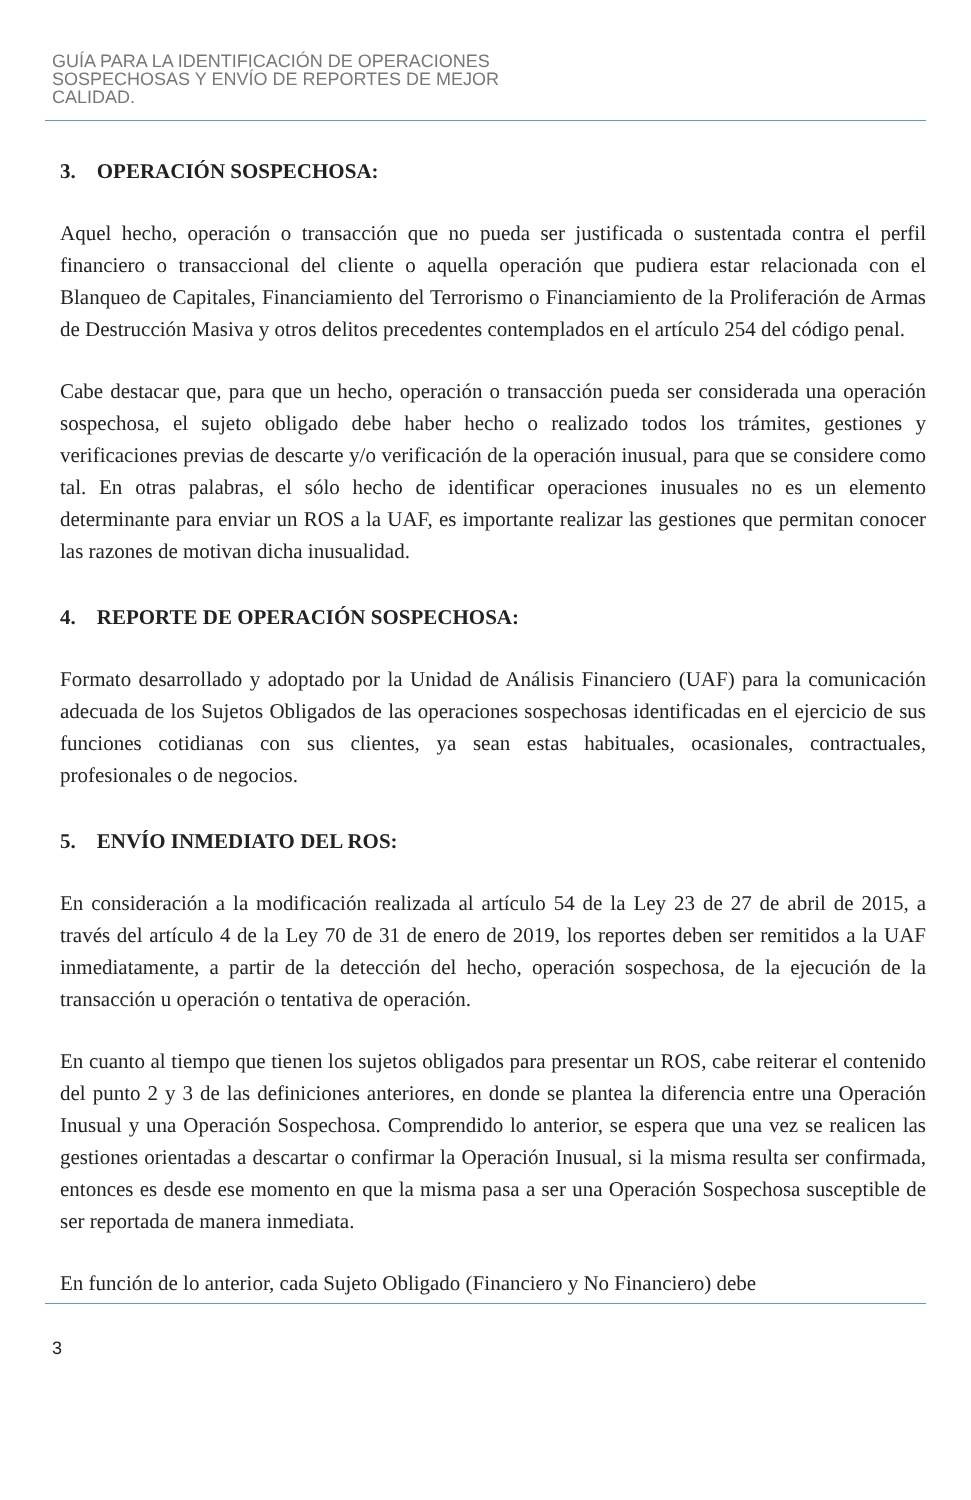GUÍA PARA LA IDENTIFICACIÓN DE OPERACIONES SOSPECHOSAS Y ENVÍO DE REPORTES DE MEJOR CALIDAD.
3. OPERACIÓN SOSPECHOSA:
Aquel hecho, operación o transacción que no pueda ser justificada o sustentada contra el perfil financiero o transaccional del cliente o aquella operación que pudiera estar relacionada con el Blanqueo de Capitales, Financiamiento del Terrorismo o Financiamiento de la Proliferación de Armas de Destrucción Masiva y otros delitos precedentes contemplados en el artículo 254 del código penal.
Cabe destacar que, para que un hecho, operación o transacción pueda ser considerada una operación sospechosa, el sujeto obligado debe haber hecho o realizado todos los trámites, gestiones y verificaciones previas de descarte y/o verificación de la operación inusual, para que se considere como tal. En otras palabras, el sólo hecho de identificar operaciones inusuales no es un elemento determinante para enviar un ROS a la UAF, es importante realizar las gestiones que permitan conocer las razones de motivan dicha inusualidad.
4. REPORTE DE OPERACIÓN SOSPECHOSA:
Formato desarrollado y adoptado por la Unidad de Análisis Financiero (UAF) para la comunicación adecuada de los Sujetos Obligados de las operaciones sospechosas identificadas en el ejercicio de sus funciones cotidianas con sus clientes, ya sean estas habituales, ocasionales, contractuales, profesionales o de negocios.
5. ENVÍO INMEDIATO DEL ROS:
En consideración a la modificación realizada al artículo 54 de la Ley 23 de 27 de abril de 2015, a través del artículo 4 de la Ley 70 de 31 de enero de 2019, los reportes deben ser remitidos a la UAF inmediatamente, a partir de la detección del hecho, operación sospechosa, de la ejecución de la transacción u operación o tentativa de operación.
En cuanto al tiempo que tienen los sujetos obligados para presentar un ROS, cabe reiterar el contenido del punto 2 y 3 de las definiciones anteriores, en donde se plantea la diferencia entre una Operación Inusual y una Operación Sospechosa. Comprendido lo anterior, se espera que una vez se realicen las gestiones orientadas a descartar o confirmar la Operación Inusual, si la misma resulta ser confirmada, entonces es desde ese momento en que la misma pasa a ser una Operación Sospechosa susceptible de ser reportada de manera inmediata.
En función de lo anterior, cada Sujeto Obligado (Financiero y No Financiero) debe
3